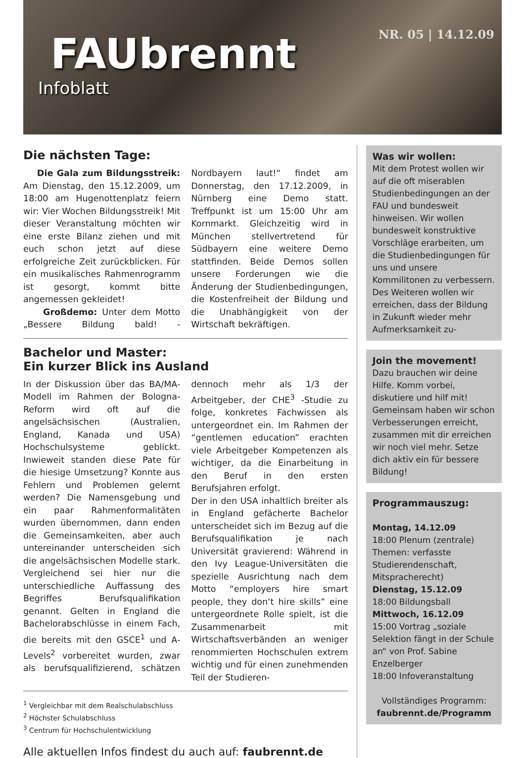NR. 05 | 14.12.09
FAUbrennt
Infoblatt
Die nächsten Tage:
Die Gala zum Bildungsstreik: Am Dienstag, den 15.12.2009, um 18:00 am Hugenottenplatz feiern wir: Vier Wochen Bildungsstreik! Mit dieser Veranstaltung möchten wir eine erste Bilanz ziehen und mit euch schon jetzt auf diese erfolgreiche Zeit zurückblicken. Für ein musikalisches Rahmenrogramm ist gesorgt, kommt bitte angemessen gekleidet!
Großdemo: Unter dem Motto „Bessere Bildung bald! - Nordbayern laut!“ findet am Donnerstag, den 17.12.2009, in Nürnberg eine Demo statt. Treffpunkt ist um 15:00 Uhr am Kornmarkt. Gleichzeitig wird in München stellvertretend für Südbayern eine weitere Demo stattfinden. Beide Demos sollen unsere Forderungen wie die Änderung der Studienbedingungen, die Kostenfreiheit der Bildung und die Unabhängigkeit von der Wirtschaft bekräftigen.
Bachelor und Master:
Ein kurzer Blick ins Ausland
In der Diskussion über das BA/MA-Modell im Rahmen der Bologna-Reform wird oft auf die angelsächsischen (Australien, England, Kanada und USA) Hochschulsysteme geblickt. Inwieweit standen diese Pate für die hiesige Umsetzung? Konnte aus Fehlern und Problemen gelernt werden? Die Namensgebung und ein paar Rahmenformalitäten wurden übernommen, dann enden die Gemeinsamkeiten, aber auch untereinander unterscheiden sich die angelsächsischen Modelle stark. Vergleichend sei hier nur die unterschiedliche Auffassung des Begriffes Berufsqualifikation genannt. Gelten in England die Bachelorabschlüsse in einem Fach, die bereits mit den GSCE<sup>1</sup> und A-Levels<sup>2</sup> vorbereitet wurden, zwar als berufsqualifizierend, schätzen dennoch mehr als 1/3 der Arbeitgeber, der CHE<sup>3</sup> -Studie zu folge, konkretes Fachwissen als untergeordnet ein. Im Rahmen der “gentlemen education” erachten viele Arbeitgeber Kompetenzen als wichtiger, da die Einarbeitung in den Beruf in den ersten Berufsjahren erfolgt.
Der in den USA inhaltlich breiter als in England gefächerte Bachelor unterscheidet sich im Bezug auf die Berufsqualifikation je nach Universität gravierend: Während in den Ivy League-Universitäten die spezielle Ausrichtung nach dem Motto “employers hire smart people, they don‘t hire skills” eine untergeordnete Rolle spielt, ist die Zusammenarbeit mit Wirtschaftsverbänden an weniger renommierten Hochschulen extrem wichtig und für einen zunehmenden Teil der Studieren-
<sup>1</sup> Vergleichbar mit dem Realschulabschluss
<sup>2</sup> Höchster Schulabschluss
<sup>3</sup> Centrum für Hochschulentwicklung
Alle aktuellen Infos findest du auch auf: faubrennt.de
Was wir wollen:
Mit dem Protest wollen wir auf die oft miserablen Studienbedingungen an der FAU und bundesweit hinweisen. Wir wollen bundesweit konstruktive Vorschläge erarbeiten, um die Studienbedingungen für uns und unsere Kommilitonen zu verbessern. Des Weiteren wollen wir erreichen, dass der Bildung in Zukunft wieder mehr Aufmerksamkeit zu-
Join the movement!
Dazu brauchen wir deine Hilfe. Komm vorbei, diskutiere und hilf mit! Gemeinsam haben wir schon Verbesserungen erreicht, zusammen mit dir erreichen wir noch viel mehr. Setze dich aktiv ein für bessere Bildung!
Programmauszug:
Montag, 14.12.09
18:00 Plenum (zentrale) Themen: verfasste Studierendenschaft, Mitspracherecht)
Dienstag, 15.12.09
18:00 Bildungsball
Mittwoch, 16.12.09
15:00 Vortrag „soziale Selektion fängt in der Schule an“ von Prof. Sabine Enzelberger
18:00 Infoveranstaltung
Vollständiges Programm:
faubrennt.de/Programm